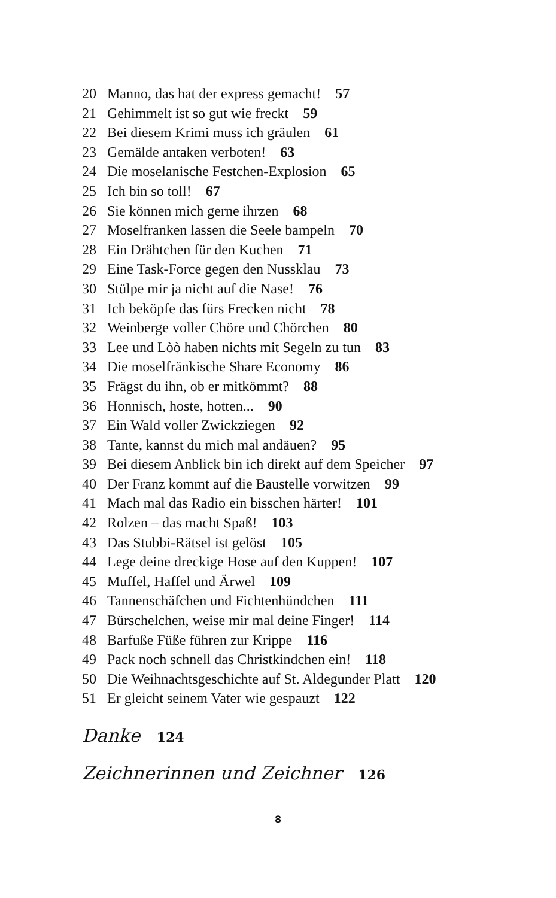20 Manno, das hat der express gemacht! 57
21 Gehimmelt ist so gut wie freckt 59
22 Bei diesem Krimi muss ich gräulen 61
23 Gemälde antaken verboten! 63
24 Die moselanische Festchen-Explosion 65
25 Ich bin so toll! 67
26 Sie können mich gerne ihrzen 68
27 Moselfranken lassen die Seele bampeln 70
28 Ein Drähtchen für den Kuchen 71
29 Eine Task-Force gegen den Nussklau 73
30 Stülpe mir ja nicht auf die Nase! 76
31 Ich beköpfe das fürs Frecken nicht 78
32 Weinberge voller Chöre und Chörchen 80
33 Lee und Lòò haben nichts mit Segeln zu tun 83
34 Die moselfränkische Share Economy 86
35 Frägst du ihn, ob er mitkömmt? 88
36 Honnisch, hoste, hotten... 90
37 Ein Wald voller Zwickziegen 92
38 Tante, kannst du mich mal andäuen? 95
39 Bei diesem Anblick bin ich direkt auf dem Speicher 97
40 Der Franz kommt auf die Baustelle vorwitzen 99
41 Mach mal das Radio ein bisschen härter! 101
42 Rolzen – das macht Spaß! 103
43 Das Stubbi-Rätsel ist gelöst 105
44 Lege deine dreckige Hose auf den Kuppen! 107
45 Muffel, Haffel und Ärwel 109
46 Tannenschäfchen und Fichtenhündchen 111
47 Bürschelchen, weise mir mal deine Finger! 114
48 Barfuße Füße führen zur Krippe 116
49 Pack noch schnell das Christkindchen ein! 118
50 Die Weihnachtsgeschichte auf St. Aldegunder Platt 120
51 Er gleicht seinem Vater wie gespauzt 122
Danke 124
Zeichnerinnen und Zeichner 126
8